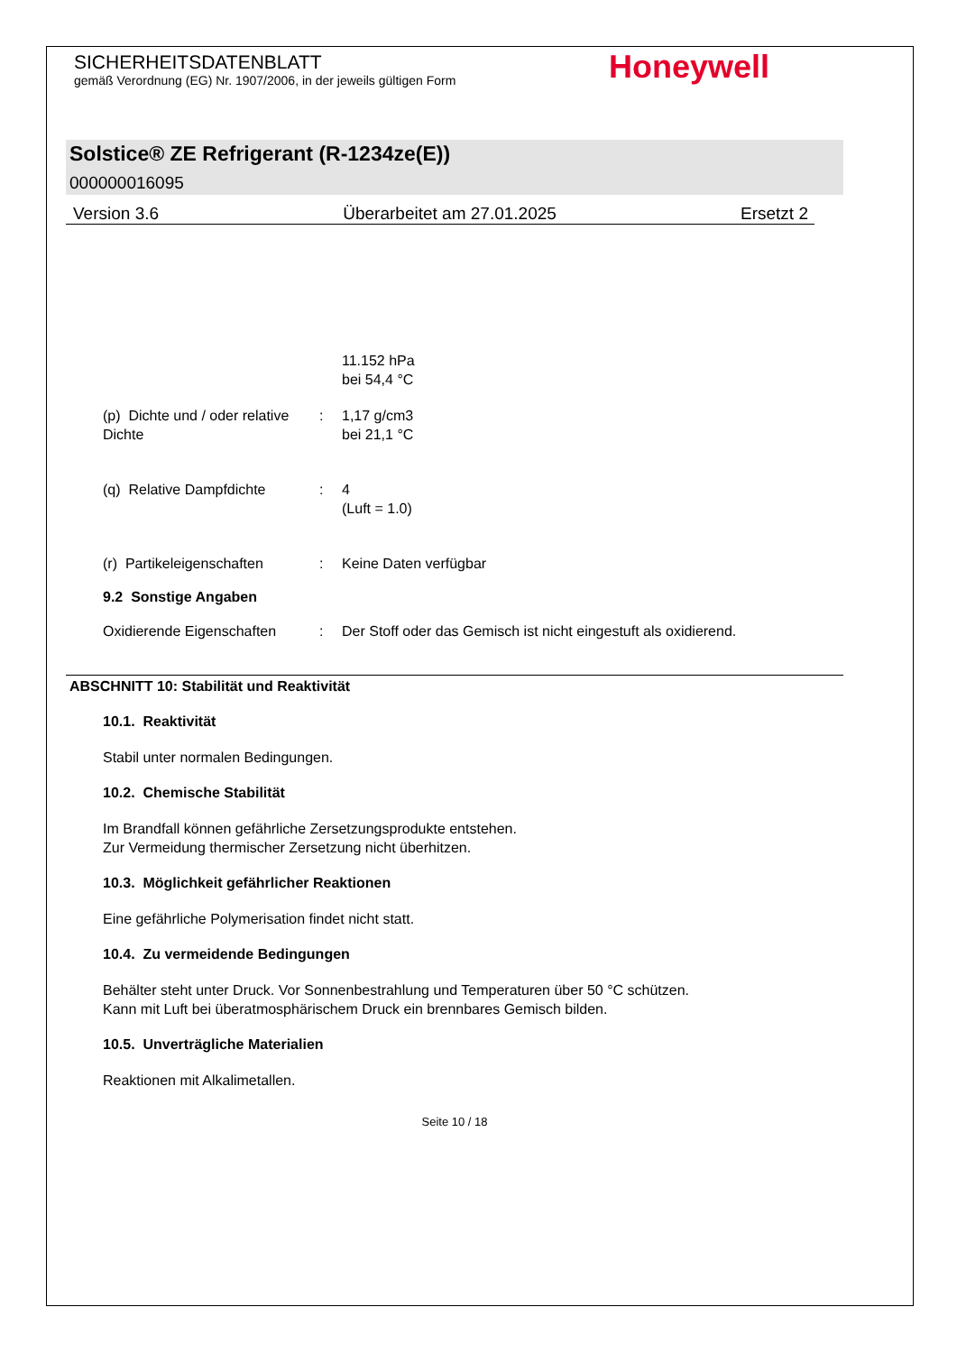SICHERHEITSDATENBLATT
gemäß Verordnung (EG) Nr. 1907/2006, in der jeweils gültigen Form
Honeywell
Solstice® ZE Refrigerant (R-1234ze(E))
000000016095
Version 3.6 Überarbeitet am 27.01.2025 Ersetzt 2
11.152 hPa
bei 54,4 °C
(p) Dichte und / oder relative Dichte
: 1,17 g/cm3
bei 21,1 °C
(q) Relative Dampfdichte : 4
(Luft = 1.0)
(r) Partikeleigenschaften
: Keine Daten verfügbar
9.2 Sonstige Angaben
Oxidierende Eigenschaften : Der Stoff oder das Gemisch ist nicht eingestuft als oxidierend.
ABSCHNITT 10: Stabilität und Reaktivität
10.1. Reaktivität
Stabil unter normalen Bedingungen.
10.2. Chemische Stabilität
Im Brandfall können gefährliche Zersetzungsprodukte entstehen.
Zur Vermeidung thermischer Zersetzung nicht überhitzen.
10.3. Möglichkeit gefährlicher Reaktionen
Eine gefährliche Polymerisation findet nicht statt.
10.4. Zu vermeidende Bedingungen
Behälter steht unter Druck. Vor Sonnenbestrahlung und Temperaturen über 50 °C schützen.
Kann mit Luft bei überatmosphärischem Druck ein brennbares Gemisch bilden.
10.5. Unverträgliche Materialien
Reaktionen mit Alkalimetallen.
Seite 10 / 18